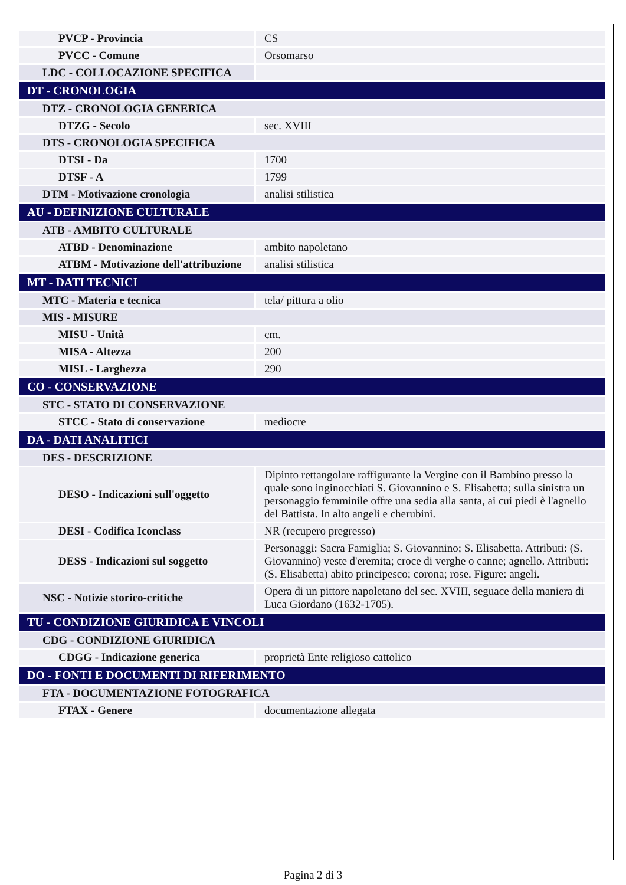| PVCP - Provincia | CS |
| PVCC - Comune | Orsomarso |
| LDC - COLLOCAZIONE SPECIFICA | |
| DT - CRONOLOGIA | |
| DTZ - CRONOLOGIA GENERICA | |
| DTZG - Secolo | sec. XVIII |
| DTS - CRONOLOGIA SPECIFICA | |
| DTSI - Da | 1700 |
| DTSF - A | 1799 |
| DTM - Motivazione cronologia | analisi stilistica |
| AU - DEFINIZIONE CULTURALE | |
| ATB - AMBITO CULTURALE | |
| ATBD - Denominazione | ambito napoletano |
| ATBM - Motivazione dell'attribuzione | analisi stilistica |
| MT - DATI TECNICI | |
| MTC - Materia e tecnica | tela/ pittura a olio |
| MIS - MISURE | |
| MISU - Unità | cm. |
| MISA - Altezza | 200 |
| MISL - Larghezza | 290 |
| CO - CONSERVAZIONE | |
| STC - STATO DI CONSERVAZIONE | |
| STCC - Stato di conservazione | mediocre |
| DA - DATI ANALITICI | |
| DES - DESCRIZIONE | |
| DESO - Indicazioni sull'oggetto | Dipinto rettangolare raffigurante la Vergine con il Bambino presso la quale sono inginocchiati S. Giovannino e S. Elisabetta; sulla sinistra un personaggio femminile offre una sedia alla santa, ai cui piedi è l'agnello del Battista. In alto angeli e cherubini. |
| DESI - Codifica Iconclass | NR (recupero pregresso) |
| DESS - Indicazioni sul soggetto | Personaggi: Sacra Famiglia; S. Giovannino; S. Elisabetta. Attributi: (S. Giovannino) veste d'eremita; croce di verghe o canne; agnello. Attributi: (S. Elisabetta) abito principesco; corona; rose. Figure: angeli. |
| NSC - Notizie storico-critiche | Opera di un pittore napoletano del sec. XVIII, seguace della maniera di Luca Giordano (1632-1705). |
| TU - CONDIZIONE GIURIDICA E VINCOLI | |
| CDG - CONDIZIONE GIURIDICA | |
| CDGG - Indicazione generica | proprietà Ente religioso cattolico |
| DO - FONTI E DOCUMENTI DI RIFERIMENTO | |
| FTA - DOCUMENTAZIONE FOTOGRAFICA | |
| FTAX - Genere | documentazione allegata |
Pagina 2 di 3